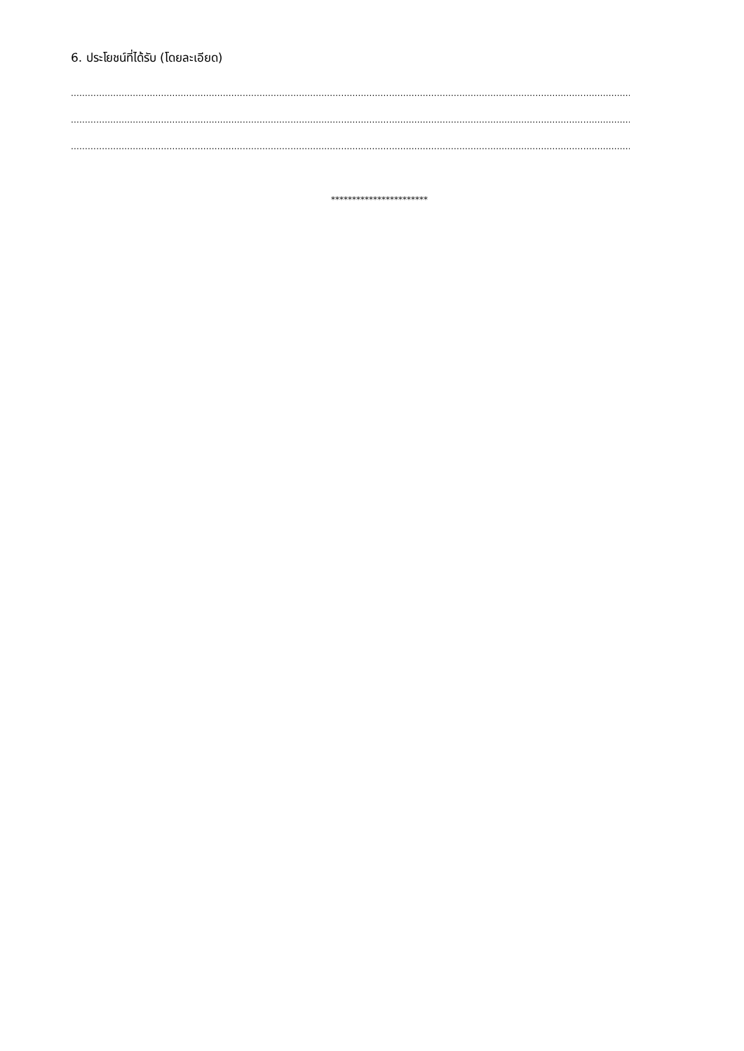6. ประโยชน์ที่ได้รับ (โดยละเอียด)
..................................................................................................................................................................................................................................................................
..................................................................................................................................................................................................................................................................
..................................................................................................................................................................................................................................................................
***********************